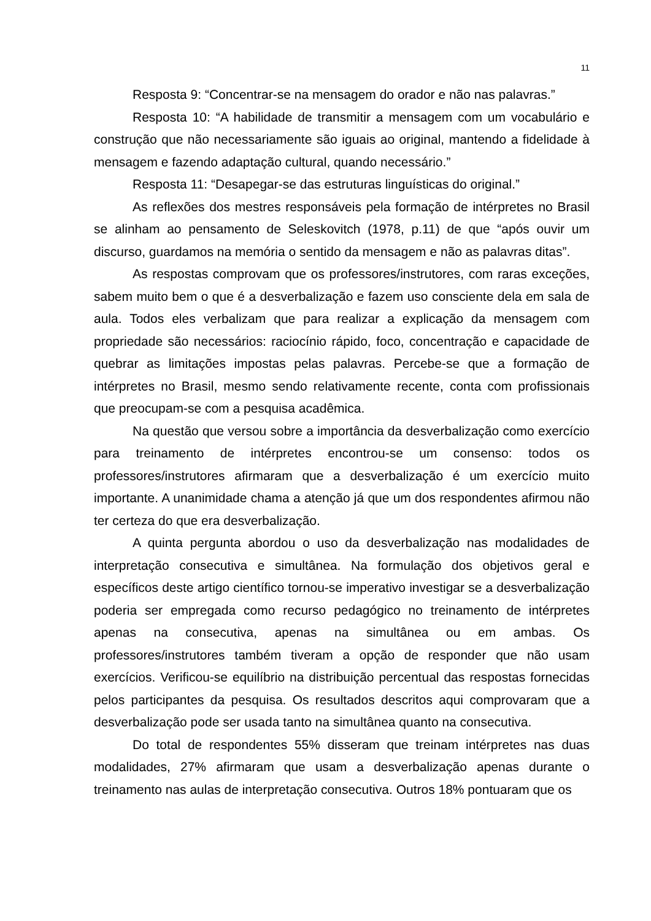11
Resposta 9: “Concentrar-se na mensagem do orador e não nas palavras.”
Resposta 10: “A habilidade de transmitir a mensagem com um vocabulário e construção que não necessariamente são iguais ao original, mantendo a fidelidade à mensagem e fazendo adaptação cultural, quando necessário.”
Resposta 11: “Desapegar-se das estruturas linguísticas do original.”
As reflexões dos mestres responsáveis pela formação de intérpretes no Brasil se alinham ao pensamento de Seleskovitch (1978, p.11) de que “após ouvir um discurso, guardamos na memória o sentido da mensagem e não as palavras ditas”.
As respostas comprovam que os professores/instrutores, com raras exceções, sabem muito bem o que é a desverbalização e fazem uso consciente dela em sala de aula. Todos eles verbalizam que para realizar a explicação da mensagem com propriedade são necessários: raciocínio rápido, foco, concentração e capacidade de quebrar as limitações impostas pelas palavras. Percebe-se que a formação de intérpretes no Brasil, mesmo sendo relativamente recente, conta com profissionais que preocupam-se com a pesquisa acadêmica.
Na questão que versou sobre a importância da desverbalização como exercício para treinamento de intérpretes encontrou-se um consenso: todos os professores/instrutores afirmaram que a desverbalização é um exercício muito importante. A unanimidade chama a atenção já que um dos respondentes afirmou não ter certeza do que era desverbalização.
A quinta pergunta abordou o uso da desverbalização nas modalidades de interpretação consecutiva e simultânea. Na formulação dos objetivos geral e específicos deste artigo científico tornou-se imperativo investigar se a desverbalização poderia ser empregada como recurso pedagógico no treinamento de intérpretes apenas na consecutiva, apenas na simultânea ou em ambas. Os professores/instrutores também tiveram a opção de responder que não usam exercícios. Verificou-se equilíbrio na distribuição percentual das respostas fornecidas pelos participantes da pesquisa. Os resultados descritos aqui comprovaram que a desverbalização pode ser usada tanto na simultânea quanto na consecutiva.
Do total de respondentes 55% disseram que treinam intérpretes nas duas modalidades, 27% afirmaram que usam a desverbalização apenas durante o treinamento nas aulas de interpretação consecutiva. Outros 18% pontuaram que os